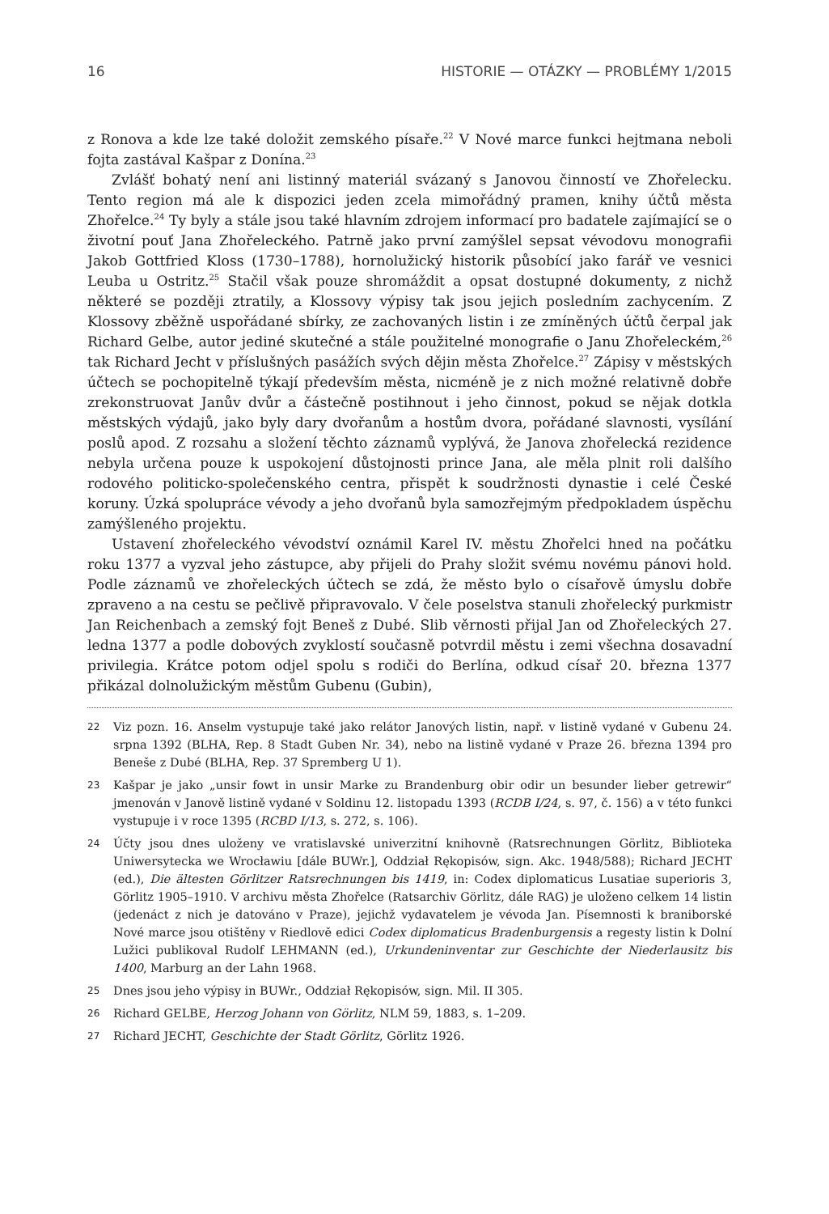16 HISTORIE — OTÁZKY — PROBLÉMY 1/2015
z Ronova a kde lze také doložit zemského písaře.<sup>22</sup> V Nové marce funkci hejtmana neboli fojta zastával Kašpar z Donína.<sup>23</sup>
Zvlášť bohatý není ani listinný materiál svázaný s Janovou činností ve Zhořelecku. Tento region má ale k dispozici jeden zcela mimořádný pramen, knihy účtů města Zhořelce.<sup>24</sup> Ty byly a stále jsou také hlavním zdrojem informací pro badatele zajímající se o životní pouť Jana Zhořeleckého. Patrně jako první zamýšlel sepsat vévodovu monografii Jakob Gottfried Kloss (1730–1788), hornolužický historik působící jako farář ve vesnici Leuba u Ostritz.<sup>25</sup> Stačil však pouze shromáždit a opsat dostupné dokumenty, z nichž některé se později ztratily, a Klossovy výpisy tak jsou jejich posledním zachycením. Z Klossovy zběžně uspořádané sbírky, ze zachovaných listin i ze zmíněných účtů čerpal jak Richard Gelbe, autor jediné skutečné a stále použitelné monografie o Janu Zhořeleckém,<sup>26</sup> tak Richard Jecht v příslušných pasážích svých dějin města Zhořelce.<sup>27</sup> Zápisy v městských účtech se pochopitelně týkají především města, nicméně je z nich možné relativně dobře zrekonstruovat Janův dvůr a částečně postihnout i jeho činnost, pokud se nějak dotkla městských výdajů, jako byly dary dvořanům a hostům dvora, pořádané slavnosti, vysílání poslů apod. Z rozsahu a složení těchto záznamů vyplývá, že Janova zhořelecká rezidence nebyla určena pouze k uspokojení důstojnosti prince Jana, ale měla plnit roli dalšího rodového politicko-společenského centra, přispět k soudržnosti dynastie i celé České koruny. Úzká spolupráce vévody a jeho dvořanů byla samozřejmým předpokladem úspěchu zamýšleného projektu.
Ustavení zhořeleckého vévodství oznámil Karel IV. městu Zhořelci hned na počátku roku 1377 a vyzval jeho zástupce, aby přijeli do Prahy složit svému novému pánovi hold. Podle záznamů ve zhořeleckých účtech se zdá, že město bylo o císařově úmyslu dobře zpraveno a na cestu se pečlivě připravovalo. V čele poselstva stanuli zhořelecký purkmistr Jan Reichenbach a zemský fojt Beneš z Dubé. Slib věrnosti přijal Jan od Zhořeleckých 27. ledna 1377 a podle dobových zvyklostí současně potvrdil městu i zemi všechna dosavadní privilegia. Krátce potom odjel spolu s rodiči do Berlína, odkud císař 20. března 1377 přikázal dolnolužickým městům Gubenu (Gubin),
22 Viz pozn. 16. Anselm vystupuje také jako relátor Janových listin, např. v listině vydané v Gubenu 24. srpna 1392 (BLHA, Rep. 8 Stadt Guben Nr. 34), nebo na listině vydané v Praze 26. března 1394 pro Beneše z Dubé (BLHA, Rep. 37 Spremberg U 1).
23 Kašpar je jako „unsir fowt in unsir Marke zu Brandenburg obir odir un besunder lieber getrewir“ jmenován v Janově listině vydané v Soldinu 12. listopadu 1393 (RCDB I/24, s. 97, č. 156) a v této funkci vystupuje i v roce 1395 (RCBD I/13, s. 272, s. 106).
24 Účty jsou dnes uloženy ve vratislavské univerzitní knihovně (Ratsrechnungen Görlitz, Biblioteka Uniwersytecka we Wrocławiu [dále BUWr.], Oddział Rękopisów, sign. Akc. 1948/588); Richard JECHT (ed.), Die ältesten Görlitzer Ratsrechnungen bis 1419, in: Codex diplomaticus Lusatiae superioris 3, Görlitz 1905–1910. V archivu města Zhořelce (Ratsarchiv Görlitz, dále RAG) je uloženo celkem 14 listin (jedenáct z nich je datováno v Praze), jejichž vydavatelem je vévoda Jan. Písemnosti k braniborské Nové marce jsou otištěny v Riedlově edici Codex diplomaticus Bradenburgensis a regesty listin k Dolní Lužici publikoval Rudolf LEHMANN (ed.), Urkundeninventar zur Geschichte der Niederlausitz bis 1400, Marburg an der Lahn 1968.
25 Dnes jsou jeho výpisy in BUWr., Oddział Rękopisów, sign. Mil. II 305.
26 Richard GELBE, Herzog Johann von Görlitz, NLM 59, 1883, s. 1–209.
27 Richard JECHT, Geschichte der Stadt Görlitz, Görlitz 1926.